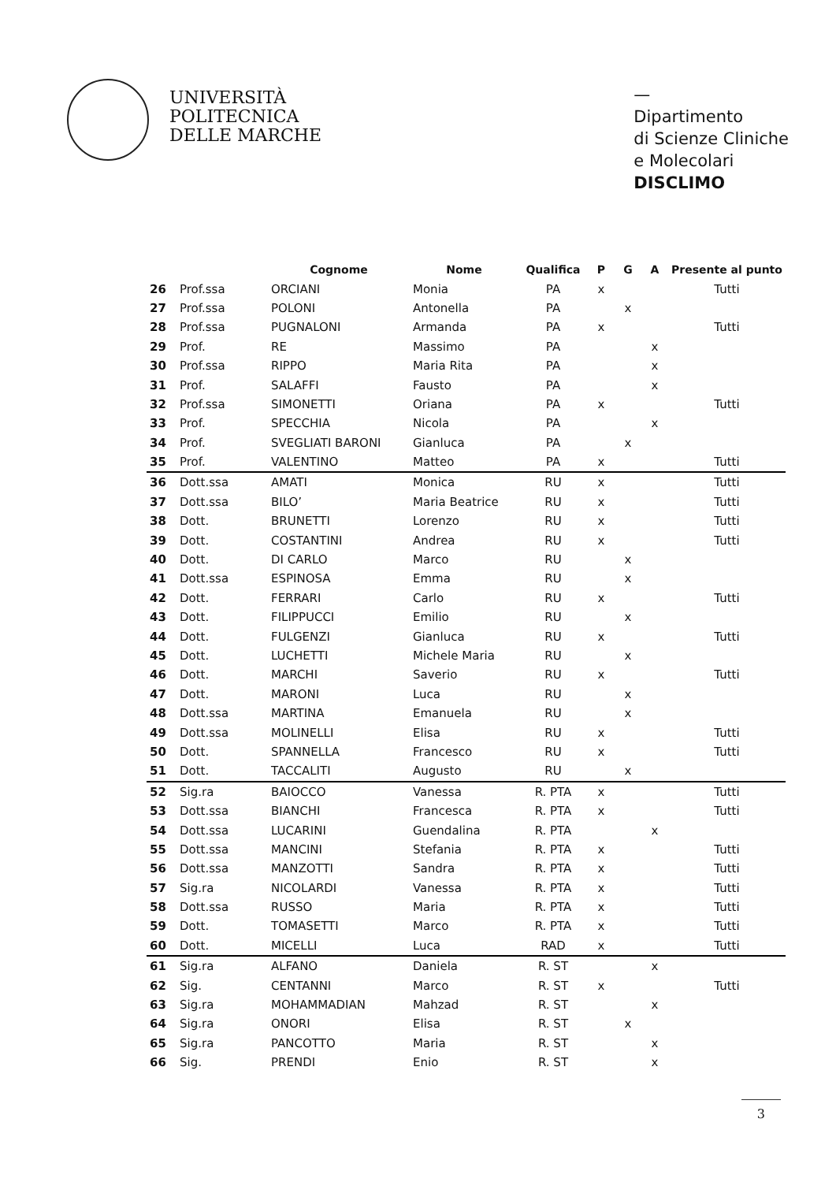UNIVERSITÀ
POLITECNICA
DELLE MARCHE
—
Dipartimento
di Scienze Cliniche
e Molecolari
DISCLIMO
| | | Cognome | Nome | Qualifica | P | G | A | Presente al punto |
| --- | --- | --- | --- | --- | --- | --- | --- | --- |
| 26 | Prof.ssa | ORCIANI | Monia | PA | x | | | Tutti |
| 27 | Prof.ssa | POLONI | Antonella | PA | | x | | |
| 28 | Prof.ssa | PUGNALONI | Armanda | PA | x | | | Tutti |
| 29 | Prof. | RE | Massimo | PA | | | x | |
| 30 | Prof.ssa | RIPPO | Maria Rita | PA | | | x | |
| 31 | Prof. | SALAFFI | Fausto | PA | | | x | |
| 32 | Prof.ssa | SIMONETTI | Oriana | PA | x | | | Tutti |
| 33 | Prof. | SPECCHIA | Nicola | PA | | | x | |
| 34 | Prof. | SVEGLIATI BARONI | Gianluca | PA | | x | | |
| 35 | Prof. | VALENTINO | Matteo | PA | x | | | Tutti |
| 36 | Dott.ssa | AMATI | Monica | RU | x | | | Tutti |
| 37 | Dott.ssa | BILO’ | Maria Beatrice | RU | x | | | Tutti |
| 38 | Dott. | BRUNETTI | Lorenzo | RU | x | | | Tutti |
| 39 | Dott. | COSTANTINI | Andrea | RU | x | | | Tutti |
| 40 | Dott. | DI CARLO | Marco | RU | | x | | |
| 41 | Dott.ssa | ESPINOSA | Emma | RU | | x | | |
| 42 | Dott. | FERRARI | Carlo | RU | x | | | Tutti |
| 43 | Dott. | FILIPPUCCI | Emilio | RU | | x | | |
| 44 | Dott. | FULGENZI | Gianluca | RU | x | | | Tutti |
| 45 | Dott. | LUCHETTI | Michele Maria | RU | | x | | |
| 46 | Dott. | MARCHI | Saverio | RU | x | | | Tutti |
| 47 | Dott. | MARONI | Luca | RU | | x | | |
| 48 | Dott.ssa | MARTINA | Emanuela | RU | | x | | |
| 49 | Dott.ssa | MOLINELLI | Elisa | RU | x | | | Tutti |
| 50 | Dott. | SPANNELLA | Francesco | RU | x | | | Tutti |
| 51 | Dott. | TACCALITI | Augusto | RU | | x | | |
| 52 | Sig.ra | BAIOCCO | Vanessa | R. PTA | x | | | Tutti |
| 53 | Dott.ssa | BIANCHI | Francesca | R. PTA | x | | | Tutti |
| 54 | Dott.ssa | LUCARINI | Guendalina | R. PTA | | | x | |
| 55 | Dott.ssa | MANCINI | Stefania | R. PTA | x | | | Tutti |
| 56 | Dott.ssa | MANZOTTI | Sandra | R. PTA | x | | | Tutti |
| 57 | Sig.ra | NICOLARDI | Vanessa | R. PTA | x | | | Tutti |
| 58 | Dott.ssa | RUSSO | Maria | R. PTA | x | | | Tutti |
| 59 | Dott. | TOMASETTI | Marco | R. PTA | x | | | Tutti |
| 60 | Dott. | MICELLI | Luca | RAD | x | | | Tutti |
| 61 | Sig.ra | ALFANO | Daniela | R. ST | | | x | |
| 62 | Sig. | CENTANNI | Marco | R. ST | x | | | Tutti |
| 63 | Sig.ra | MOHAMMADIAN | Mahzad | R. ST | | | x | |
| 64 | Sig.ra | ONORI | Elisa | R. ST | | x | | |
| 65 | Sig.ra | PANCOTTO | Maria | R. ST | | | x | |
| 66 | Sig. | PRENDI | Enio | R. ST | | | x | |
3